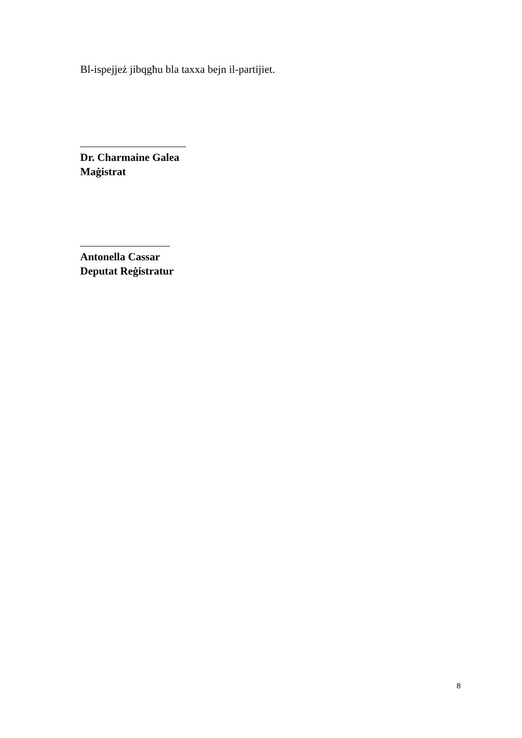Bl-ispejjeż jibqgħu bla taxxa bejn il-partijiet.
Dr. Charmaine Galea
Maġistrat
Antonella Cassar
Deputat Reġistratur
8